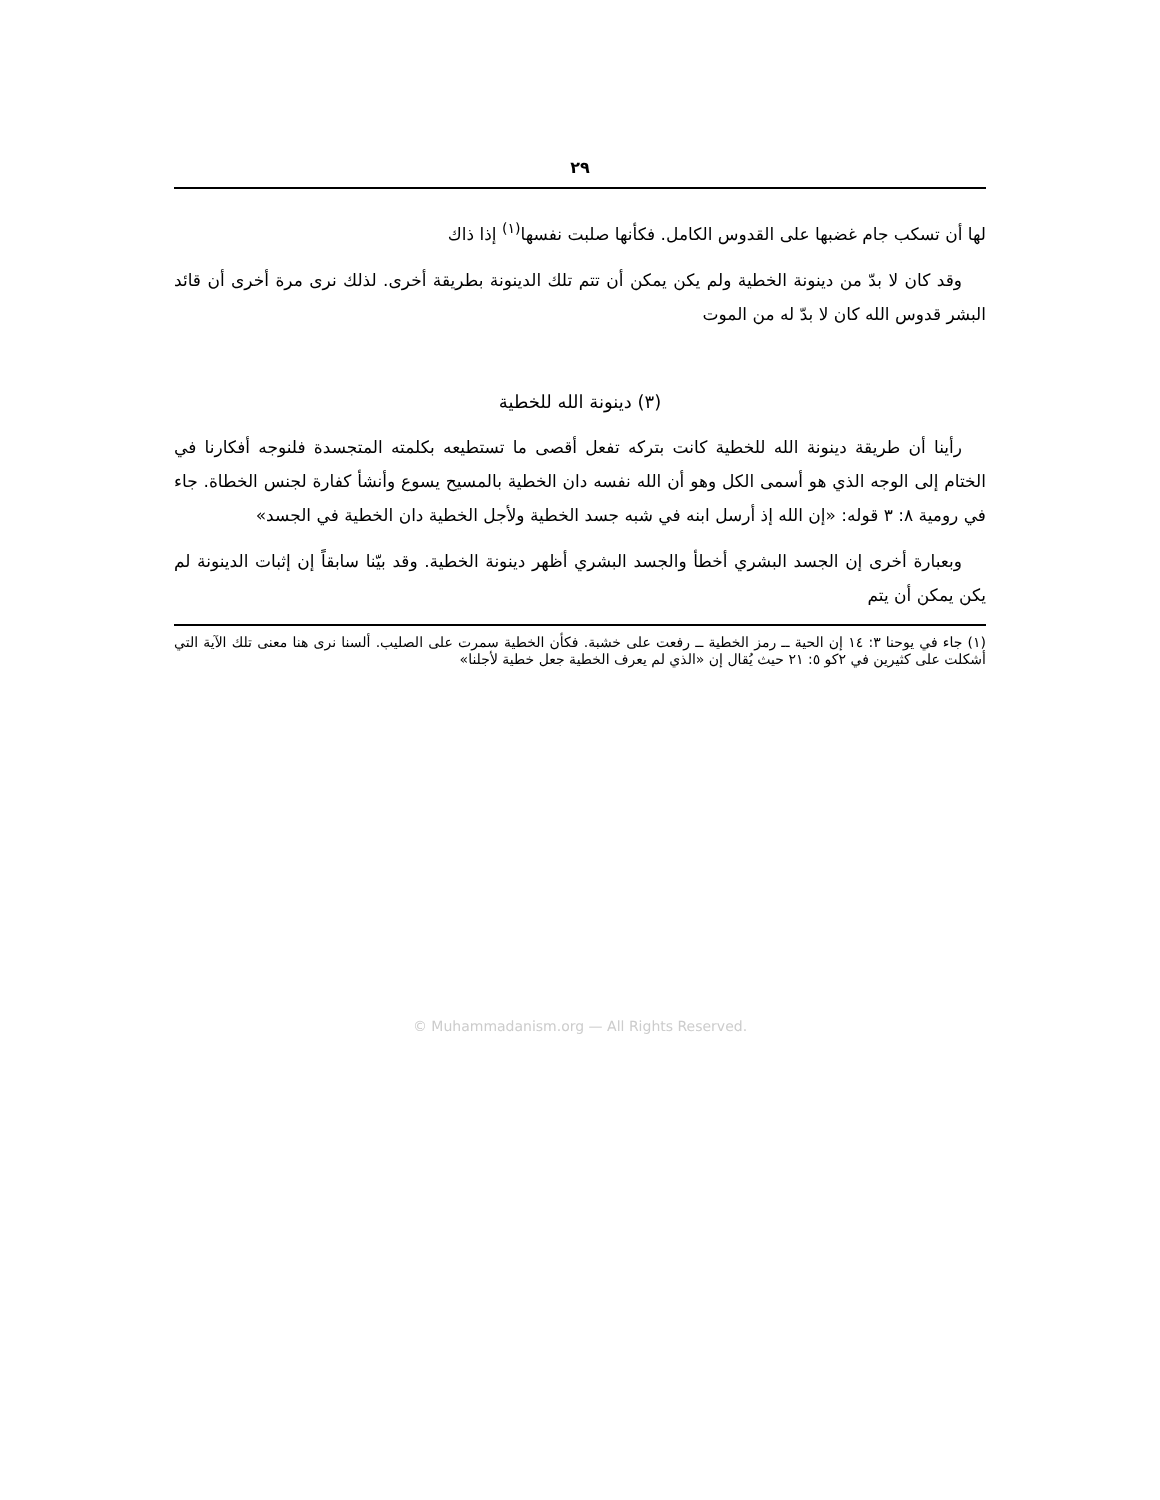٢٩
لها أن تسكب جام غضبها على القدوس الكامل. فكأنها صلبت نفسها<sup>(١)</sup> إذا ذاك
وقد كان لا بدّ من دينونة الخطية ولم يكن يمكن أن تتم تلك الدينونة بطريقة أخرى. لذلك نرى مرة أخرى أن قائد البشر قدوس الله كان لا بدّ له من الموت
(٣) دينونة الله للخطية
رأينا أن طريقة دينونة الله للخطية كانت بتركه تفعل أقصى ما تستطيعه بكلمته المتجسدة فلنوجه أفكارنا في الختام إلى الوجه الذي هو أسمى الكل وهو أن الله نفسه دان الخطية بالمسيح يسوع وأنشأ كفارة لجنس الخطاة. جاء في رومية ٨: ٣ قوله: «إن الله إذ أرسل ابنه في شبه جسد الخطية ولأجل الخطية دان الخطية في الجسد»
وبعبارة أخرى إن الجسد البشري أخطأ والجسد البشري أظهر دينونة الخطية. وقد بيّنا سابقاً إن إثبات الدينونة لم يكن يمكن أن يتم
(١) جاء في يوحنا ٣: ١٤ إن الحية ــ رمز الخطية ــ رفعت على خشبة. فكأن الخطية سمرت على الصليب. ألسنا نرى هنا معنى تلك الآية التي أشكلت على كثيرين في ٢كو ٥: ٢١ حيث يُقال إن «الذي لم يعرف الخطية جعل خطية لأجلنا»
© Muhammadanism.org — All Rights Reserved.